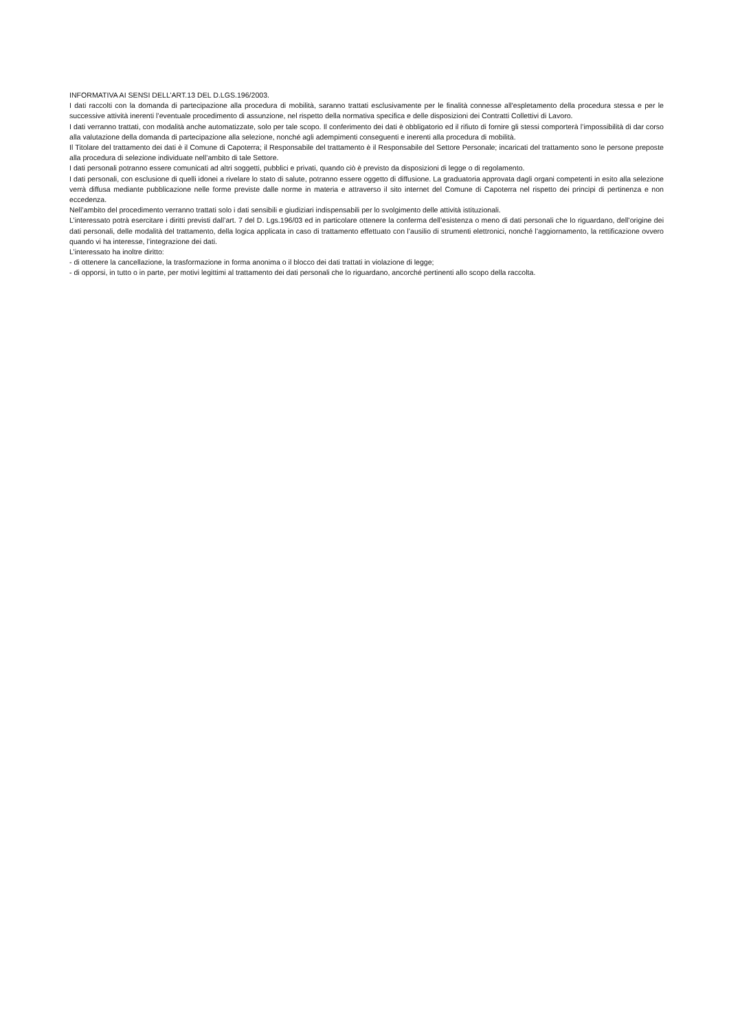INFORMATIVA AI SENSI DELL’ART.13 DEL D.LGS.196/2003.
I dati raccolti con la domanda di partecipazione alla procedura di mobilità, saranno trattati esclusivamente per le finalità connesse all'espletamento della procedura stessa e per le successive attività inerenti l’eventuale procedimento di assunzione, nel rispetto della normativa specifica e delle disposizioni dei Contratti Collettivi di Lavoro.
I dati verranno trattati, con modalità anche automatizzate, solo per tale scopo. Il conferimento dei dati è obbligatorio ed il rifiuto di fornire gli stessi comporterà l’impossibilità di dar corso alla valutazione della domanda di partecipazione alla selezione, nonché agli adempimenti conseguenti e inerenti alla procedura di mobilità.
Il Titolare del trattamento dei dati è il Comune di Capoterra; il Responsabile del trattamento è il Responsabile del Settore Personale; incaricati del trattamento sono le persone preposte alla procedura di selezione individuate nell’ambito di tale Settore.
I dati personali potranno essere comunicati ad altri soggetti, pubblici e privati, quando ciò è previsto da disposizioni di legge o di regolamento.
I dati personali, con esclusione di quelli idonei a rivelare lo stato di salute, potranno essere oggetto di diffusione. La graduatoria approvata dagli organi competenti in esito alla selezione verrà diffusa mediante pubblicazione nelle forme previste dalle norme in materia e attraverso il sito internet del Comune di Capoterra nel rispetto dei principi di pertinenza e non eccedenza.
Nell’ambito del procedimento verranno trattati solo i dati sensibili e giudiziari indispensabili per lo svolgimento delle attività istituzionali.
L’interessato potrà esercitare i diritti previsti dall’art. 7 del D. Lgs.196/03 ed in particolare ottenere la conferma dell’esistenza o meno di dati personali che lo riguardano, dell’origine dei dati personali, delle modalità del trattamento, della logica applicata in caso di trattamento effettuato con l’ausilio di strumenti elettronici, nonché l’aggiornamento, la rettificazione ovvero quando vi ha interesse, l’integrazione dei dati.
L’interessato ha inoltre diritto:
- di ottenere la cancellazione, la trasformazione in forma anonima o il blocco dei dati trattati in violazione di legge;
- di opporsi, in tutto o in parte, per motivi legittimi al trattamento dei dati personali che lo riguardano, ancorché pertinenti allo scopo della raccolta.